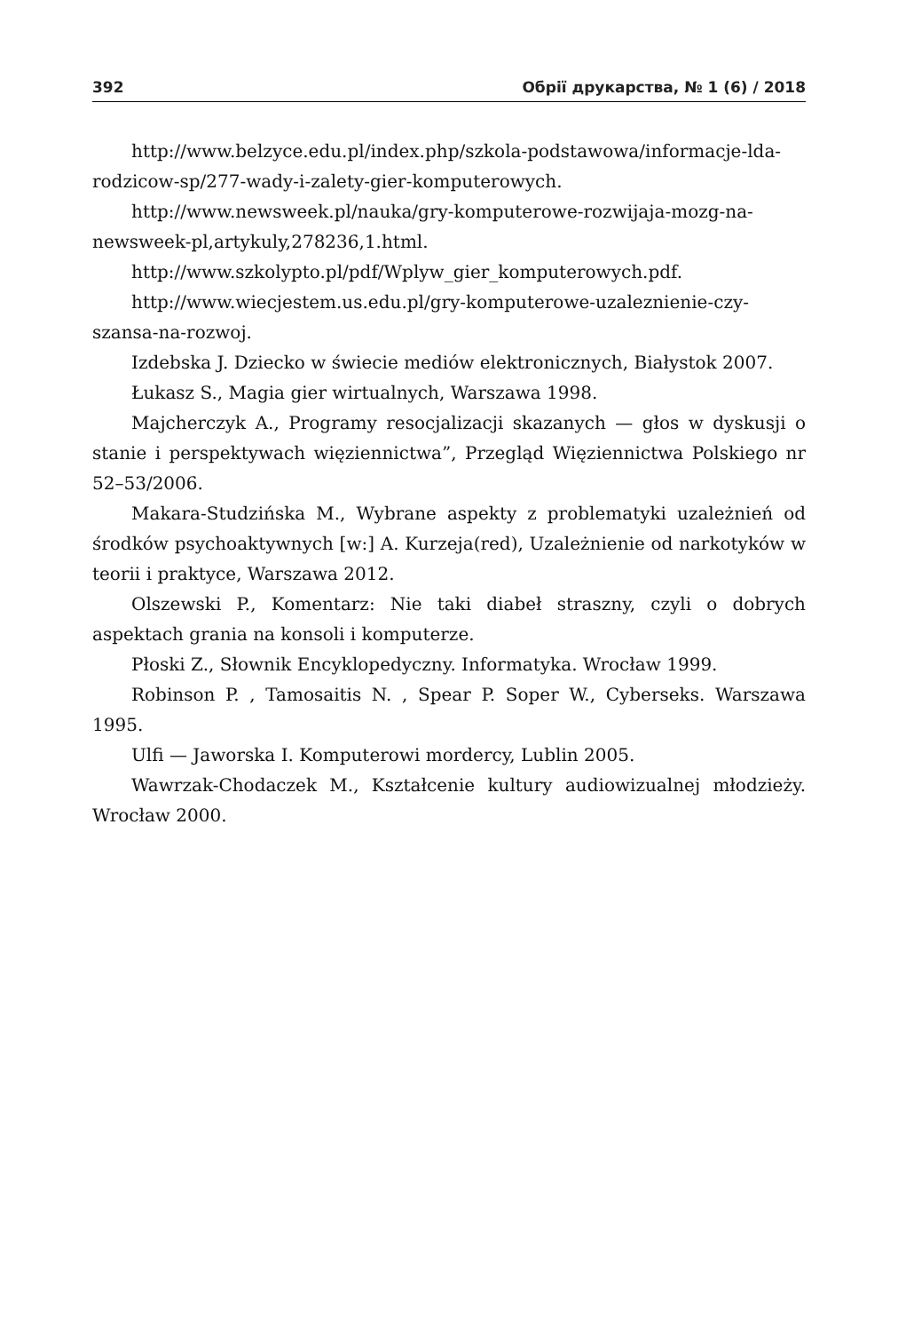392 Обрії друкарства, № 1 (6) / 2018
http://www.belzyce.edu.pl/index.php/szkola-podstawowa/informacje-lda-rodzicow-sp/277-wady-i-zalety-gier-komputerowych.
http://www.newsweek.pl/nauka/gry-komputerowe-rozwijaja-mozg-na-newsweek-pl,artykuly,278236,1.html.
http://www.szkolypto.pl/pdf/Wplyw_gier_komputerowych.pdf.
http://www.wiecjestem.us.edu.pl/gry-komputerowe-uzaleznienie-czy-szansa-na-rozwoj.
Izdebska J. Dziecko w świecie mediów elektronicznych, Białystok 2007.
Łukasz S., Magia gier wirtualnych, Warszawa 1998.
Majcherczyk A., Programy resocjalizacji skazanych — głos w dyskusji o stanie i perspektywach więziennictwa”, Przegląd Więziennictwa Polskiego nr 52–53/2006.
Makara-Studzińska M., Wybrane aspekty z problematyki uzależnień od środków psychoaktywnych [w:] A. Kurzeja(red), Uzależnienie od narkotyków w teorii i praktyce, Warszawa 2012.
Olszewski P., Komentarz: Nie taki diabeł straszny, czyli o dobrych aspektach grania na konsoli i komputerze.
Płoski Z., Słownik Encyklopedyczny. Informatyka. Wrocław 1999.
Robinson P. , Tamosaitis N. , Spear P. Soper W., Cyberseks. Warszawa 1995.
Ulfi — Jaworska I. Komputerowi mordercy, Lublin 2005.
Wawrzak-Chodaczek M., Kształcenie kultury audiowizualnej młodzieży. Wrocław 2000.